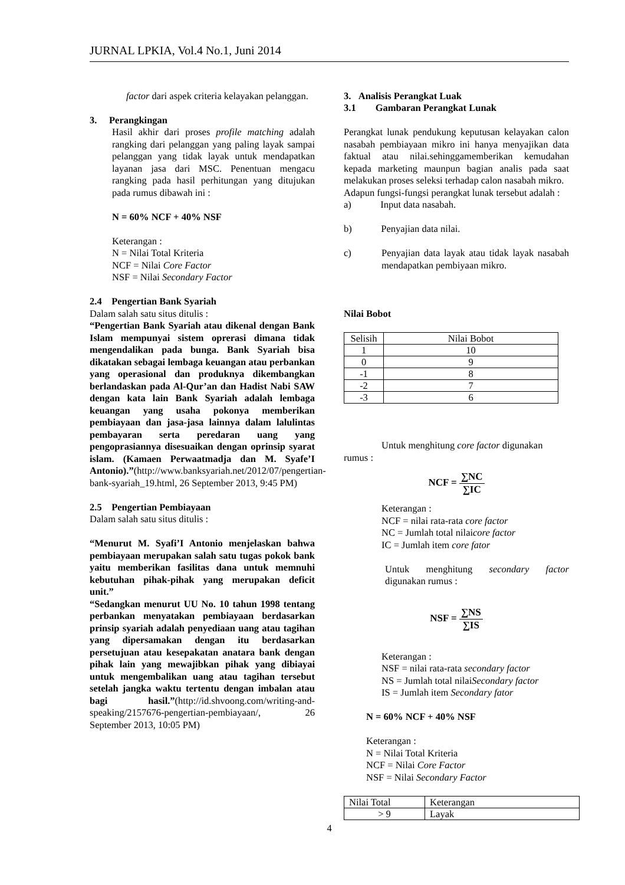JURNAL LPKIA, Vol.4 No.1, Juni 2014
factor dari aspek criteria kelayakan pelanggan.
3. Perangkingan
Hasil akhir dari proses profile matching adalah rangking dari pelanggan yang paling layak sampai pelanggan yang tidak layak untuk mendapatkan layanan jasa dari MSC. Penentuan mengacu rangking pada hasil perhitungan yang ditujukan pada rumus dibawah ini :
N = 60% NCF + 40% NSF
Keterangan :
N = Nilai Total Kriteria
NCF = Nilai Core Factor
NSF = Nilai Secondary Factor
2.4 Pengertian Bank Syariah
Dalam salah satu situs ditulis :
“Pengertian Bank Syariah atau dikenal dengan Bank Islam mempunyai sistem oprerasi dimana tidak mengendalikan pada bunga. Bank Syariah bisa dikatakan sebagai lembaga keuangan atau perbankan yang operasional dan produknya dikembangkan berlandaskan pada Al-Qur’an dan Hadist Nabi SAW dengan kata lain Bank Syariah adalah lembaga keuangan yang usaha pokonya memberikan pembiayaan dan jasa-jasa lainnya dalam lalulintas pembayaran serta peredaran uang yang pengoprasiannya disesuaikan dengan oprinsip syarat islam. (Kamaen Perwaatmadja dan M. Syafe’I Antonio).”(http://www.banksyariah.net/2012/07/pengertian-bank-syariah_19.html, 26 September 2013, 9:45 PM)
2.5 Pengertian Pembiayaan
Dalam salah satu situs ditulis :
“Menurut M. Syafi’I Antonio menjelaskan bahwa pembiayaan merupakan salah satu tugas pokok bank yaitu memberikan fasilitas dana untuk memnuhi kebutuhan pihak-pihak yang merupakan deficit unit.”
“Sedangkan menurut UU No. 10 tahun 1998 tentang perbankan menyatakan pembiayaan berdasarkan prinsip syariah adalah penyediaan uang atau tagihan yang dipersamakan dengan itu berdasarkan persetujuan atau kesepakatan anatara bank dengan pihak lain yang mewajibkan pihak yang dibiayai untuk mengembalikan uang atau tagihan tersebut setelah jangka waktu tertentu dengan imbalan atau bagi hasil.”(http://id.shvoong.com/writing-and-speaking/2157676-pengertian-pembiayaan/, 26 September 2013, 10:05 PM)
3. Analisis Perangkat Luak
3.1 Gambaran Perangkat Lunak
Perangkat lunak pendukung keputusan kelayakan calon nasabah pembiayaan mikro ini hanya menyajikan data faktual atau nilai.sehinggamemberikan kemudahan kepada marketing maunpun bagian analis pada saat melakukan proses seleksi terhadap calon nasabah mikro.
Adapun fungsi-fungsi perangkat lunak tersebut adalah :
a) Input data nasabah.
b) Penyajian data nilai.
c) Penyajian data layak atau tidak layak nasabah mendapatkan pembiyaan mikro.
Nilai Bobot
| Selisih | Nilai Bobot |
| 1 | 10 |
| 0 | 9 |
| -1 | 8 |
| -2 | 7 |
| -3 | 6 |
Untuk menghitung core factor digunakan
rumus :
NCF = ∑NC ∑IC
Keterangan :
NCF = nilai rata-rata core factor
NC = Jumlah total nilaicore factor
IC = Jumlah item core fator
Untuk menghitung secondary factor digunakan rumus :
NSF = ∑NS ∑IS
Keterangan :
NSF = nilai rata-rata secondary factor
NS = Jumlah total nilaiSecondary factor
IS = Jumlah item Secondary fator
N = 60% NCF + 40% NSF
Keterangan :
N = Nilai Total Kriteria
NCF = Nilai Core Factor
NSF = Nilai Secondary Factor
| Nilai Total | Keterangan |
| > 9 | Layak |
4